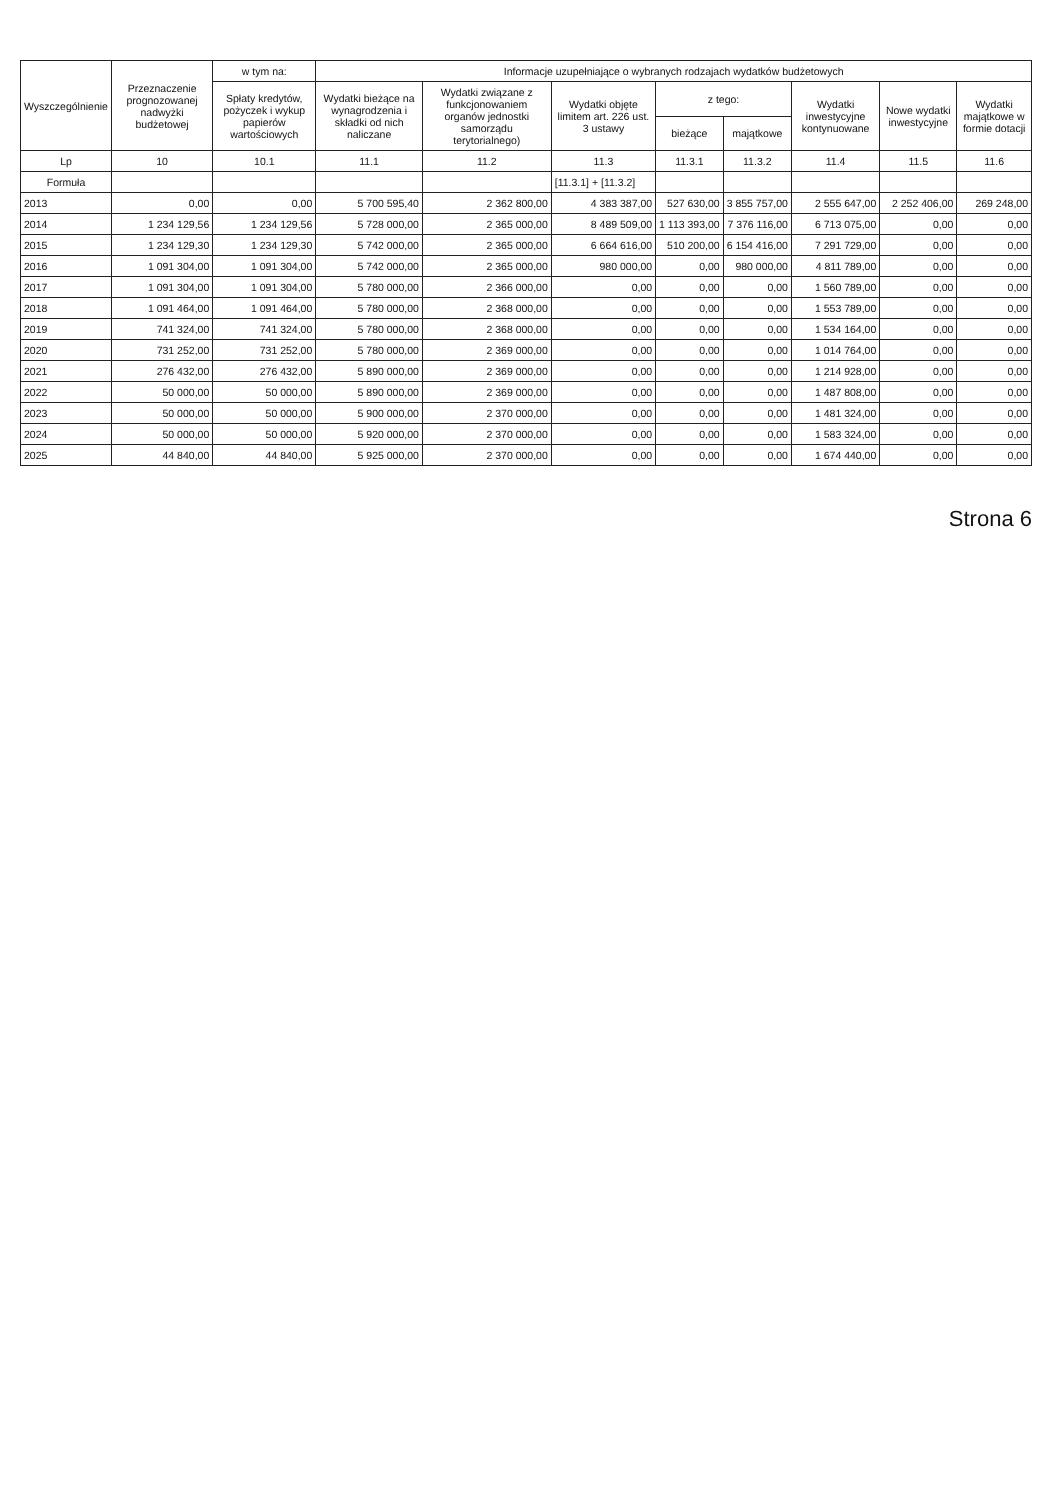| Wyszczególnienie | Przeznaczenie prognozowanej nadwyżki budżetowej | w tym na: | Informacje uzupełniające o wybranych rodzajach wydatków budżetowych | | | | | | | |
| --- | --- | --- | --- | --- | --- | --- | --- | --- | --- | --- |
| | | Spłaty kredytów, pożyczek i wykup papierów wartościowych | Wydatki bieżące na wynagrodzenia i składki od nich naliczane | Wydatki związane z funkcjonowaniem organów jednostki samorządu terytorialnego) | Wydatki objęte limitem art. 226 ust. 3 ustawy | z tego: | | Wydatki inwestycyjne kontynuowane | Nowe wydatki inwestycyjne | Wydatki majątkowe w formie dotacji |
| | | | | | | bieżące | majątkowe | | | |
| Lp | 10 | 10.1 | 11.1 | 11.2 | 11.3 | 11.3.1 | 11.3.2 | 11.4 | 11.5 | 11.6 |
| Formuła | | | | | [11.3.1] + [11.3.2] | | | | | |
| 2013 | 0,00 | 0,00 | 5 700 595,40 | 2 362 800,00 | 4 383 387,00 | 527 630,00 | 3 855 757,00 | 2 555 647,00 | 2 252 406,00 | 269 248,00 |
| 2014 | 1 234 129,56 | 1 234 129,56 | 5 728 000,00 | 2 365 000,00 | 8 489 509,00 | 1 113 393,00 | 7 376 116,00 | 6 713 075,00 | 0,00 | 0,00 |
| 2015 | 1 234 129,30 | 1 234 129,30 | 5 742 000,00 | 2 365 000,00 | 6 664 616,00 | 510 200,00 | 6 154 416,00 | 7 291 729,00 | 0,00 | 0,00 |
| 2016 | 1 091 304,00 | 1 091 304,00 | 5 742 000,00 | 2 365 000,00 | 980 000,00 | 0,00 | 980 000,00 | 4 811 789,00 | 0,00 | 0,00 |
| 2017 | 1 091 304,00 | 1 091 304,00 | 5 780 000,00 | 2 366 000,00 | 0,00 | 0,00 | 0,00 | 1 560 789,00 | 0,00 | 0,00 |
| 2018 | 1 091 464,00 | 1 091 464,00 | 5 780 000,00 | 2 368 000,00 | 0,00 | 0,00 | 0,00 | 1 553 789,00 | 0,00 | 0,00 |
| 2019 | 741 324,00 | 741 324,00 | 5 780 000,00 | 2 368 000,00 | 0,00 | 0,00 | 0,00 | 1 534 164,00 | 0,00 | 0,00 |
| 2020 | 731 252,00 | 731 252,00 | 5 780 000,00 | 2 369 000,00 | 0,00 | 0,00 | 0,00 | 1 014 764,00 | 0,00 | 0,00 |
| 2021 | 276 432,00 | 276 432,00 | 5 890 000,00 | 2 369 000,00 | 0,00 | 0,00 | 0,00 | 1 214 928,00 | 0,00 | 0,00 |
| 2022 | 50 000,00 | 50 000,00 | 5 890 000,00 | 2 369 000,00 | 0,00 | 0,00 | 0,00 | 1 487 808,00 | 0,00 | 0,00 |
| 2023 | 50 000,00 | 50 000,00 | 5 900 000,00 | 2 370 000,00 | 0,00 | 0,00 | 0,00 | 1 481 324,00 | 0,00 | 0,00 |
| 2024 | 50 000,00 | 50 000,00 | 5 920 000,00 | 2 370 000,00 | 0,00 | 0,00 | 0,00 | 1 583 324,00 | 0,00 | 0,00 |
| 2025 | 44 840,00 | 44 840,00 | 5 925 000,00 | 2 370 000,00 | 0,00 | 0,00 | 0,00 | 1 674 440,00 | 0,00 | 0,00 |
Strona 6